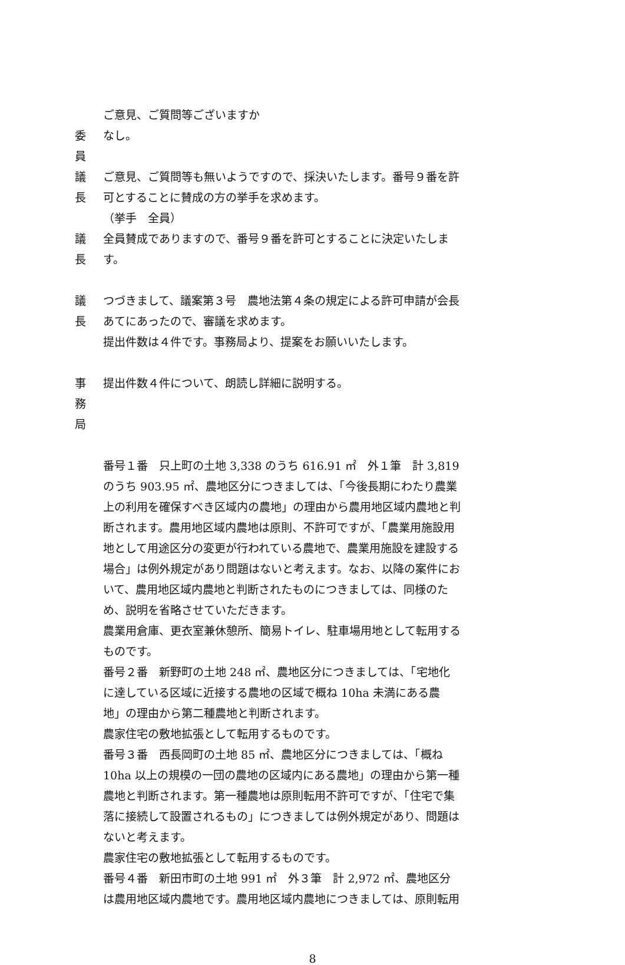ご意見、ご質問等ございますか
委 員 なし。
議 長 ご意見、ご質問等も無いようですので、採決いたします。番号９番を許可とすることに賛成の方の挙手を求めます。
（挙手　全員）
議 長 全員賛成でありますので、番号９番を許可とすることに決定いたします。
議 長 つづきまして、議案第３号　農地法第４条の規定による許可申請が会長あてにあったので、審議を求めます。
提出件数は４件です。事務局より、提案をお願いいたします。
事　務　局 提出件数４件について、朗読し詳細に説明する。
番号１番　只上町の土地 3,338 のうち 616.91 ㎡　外１筆　計 3,819 のうち 903.95 ㎡、農地区分につきましては、「今後長期にわたり農業上の利用を確保すべき区域内の農地」の理由から農用地区域内農地と判断されます。農用地区域内農地は原則、不許可ですが、「農業用施設用地として用途区分の変更が行われている農地で、農業用施設を建設する場合」は例外規定があり問題はないと考えます。なお、以降の案件において、農用地区域内農地と判断されたものにつきましては、同様のため、説明を省略させていただきます。
農業用倉庫、更衣室兼休憩所、簡易トイレ、駐車場用地として転用するものです。
番号２番　新野町の土地 248 ㎡、農地区分につきましては、「宅地化に達している区域に近接する農地の区域で概ね 10ha 未満にある農地」の理由から第二種農地と判断されます。
農家住宅の敷地拡張として転用するものです。
番号３番　西長岡町の土地 85 ㎡、農地区分につきましては、「概ね 10ha 以上の規模の一団の農地の区域内にある農地」の理由から第一種農地と判断されます。第一種農地は原則転用不許可ですが、「住宅で集落に接続して設置されるもの」につきましては例外規定があり、問題はないと考えます。
農家住宅の敷地拡張として転用するものです。
番号４番　新田市町の土地 991 ㎡　外３筆　計 2,972 ㎡、農地区分は農用地区域内農地です。農用地区域内農地につきましては、原則転用
8